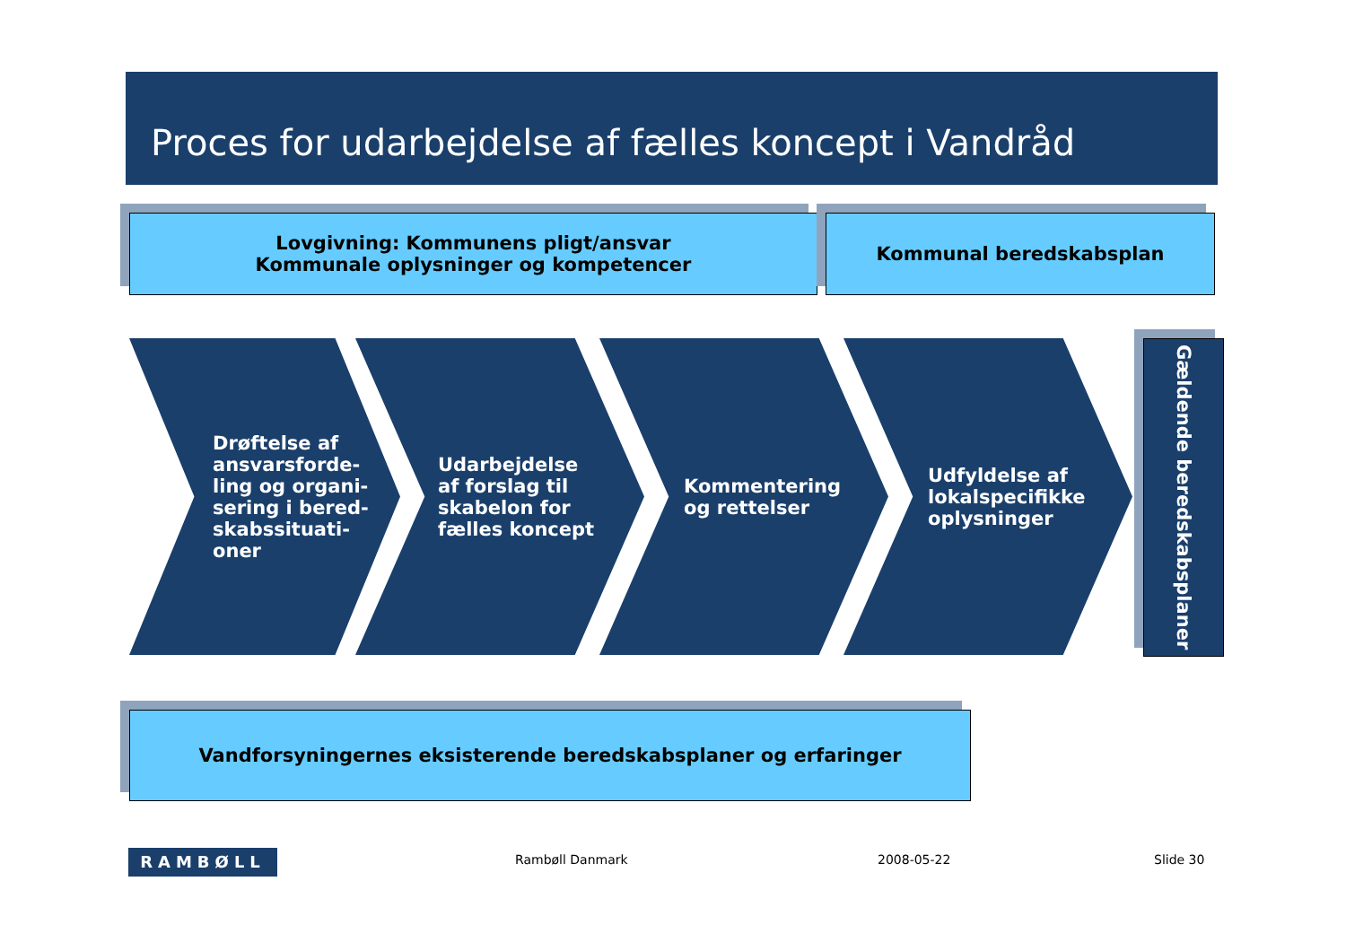Proces for udarbejdelse af fælles koncept i Vandråd
Lovgivning: Kommunens pligt/ansvar
Kommunale oplysninger og kompetencer
Kommunal beredskabsplan
Drøftelse af
ansvarsforde-
ling og organi-
sering i bered-
skabssituati-
oner
Udarbejdelse
af forslag til
skabelon for
fælles koncept
Kommentering
og rettelser
Udfyldelse af
lokalspecifikke
oplysninger
Gældende beredskabsplaner
Vandforsyningernes eksisterende beredskabsplaner og erfaringer
RAMBØLL Rambøll Danmark 2008-05-22 Slide 30